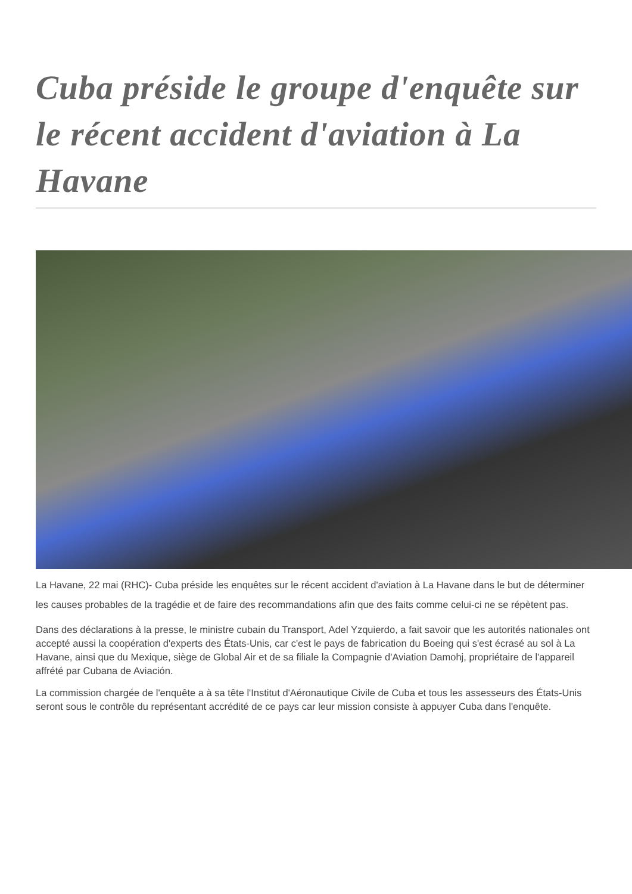Cuba préside le groupe d'enquête sur le récent accident d'aviation à La Havane
La Havane, 22 mai (RHC)- Cuba préside les enquêtes sur le récent accident d'aviation à La Havane dans le but de déterminer les causes probables de la tragédie et de faire des recommandations afin que des faits comme celui-ci ne se répètent pas.
Dans des déclarations à la presse, le ministre cubain du Transport, Adel Yzquierdo, a fait savoir que les autorités nationales ont accepté aussi la coopération d'experts des États-Unis, car c'est le pays de fabrication du Boeing qui s'est écrasé au sol à La Havane, ainsi que du Mexique, siège de Global Air et de sa filiale la Compagnie d'Aviation Damohj, propriétaire de l'appareil affrété par Cubana de Aviación.
La commission chargée de l'enquête a à sa tête l'Institut d'Aéronautique Civile de Cuba et tous les assesseurs des États-Unis seront sous le contrôle du représentant accrédité de ce pays car leur mission consiste à appuyer Cuba dans l'enquête.